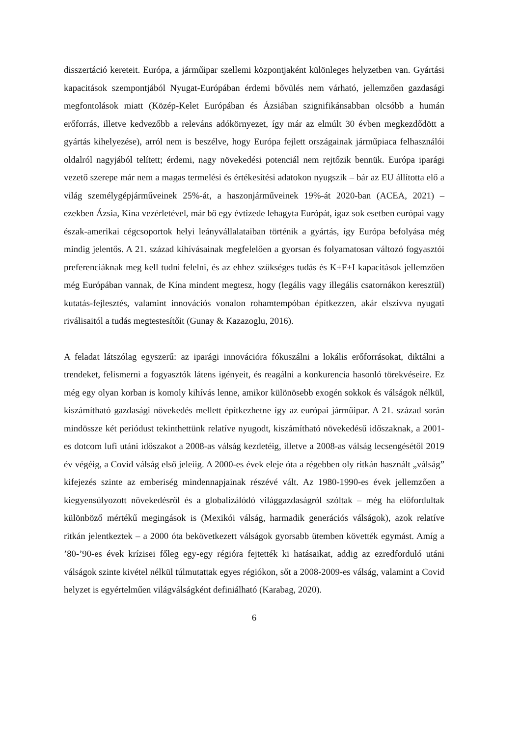disszertáció kereteit. Európa, a járműipar szellemi központjaként különleges helyzetben van. Gyártási kapacitások szempontjából Nyugat-Európában érdemi bővülés nem várható, jellemzően gazdasági megfontolások miatt (Közép-Kelet Európában és Ázsiában szignifikánsabban olcsóbb a humán erőforrás, illetve kedvezőbb a releváns adókörnyezet, így már az elmúlt 30 évben megkezdődött a gyártás kihelyezése), arról nem is beszélve, hogy Európa fejlett országainak járműpiaca felhasználói oldalról nagyjából telített; érdemi, nagy növekedési potenciál nem rejtőzik bennük. Európa iparági vezető szerepe már nem a magas termelési és értékesítési adatokon nyugszik – bár az EU állította elő a világ személygépjárműveinek 25%-át, a haszonjárműveinek 19%-át 2020-ban (ACEA, 2021) – ezekben Ázsia, Kína vezérletével, már bő egy évtizede lehagyta Európát, igaz sok esetben európai vagy észak-amerikai cégcsoportok helyi leányvállalataiban történik a gyártás, így Európa befolyása még mindig jelentős. A 21. század kihívásainak megfelelően a gyorsan és folyamatosan változó fogyasztói preferenciáknak meg kell tudni felelni, és az ehhez szükséges tudás és K+F+I kapacitások jellemzően még Európában vannak, de Kína mindent megtesz, hogy (legális vagy illegális csatornákon keresztül) kutatás-fejlesztés, valamint innovációs vonalon rohamtempóban építkezzen, akár elszívva nyugati riválisaitól a tudás megtestesítőit (Gunay & Kazazoglu, 2016).
A feladat látszólag egyszerű: az iparági innovációra fókuszálni a lokális erőforrásokat, diktálni a trendeket, felismerni a fogyasztók látens igényeit, és reagálni a konkurencia hasonló törekvéseire. Ez még egy olyan korban is komoly kihívás lenne, amikor különösebb exogén sokkok és válságok nélkül, kiszámítható gazdasági növekedés mellett építkezhetne így az európai járműipar. A 21. század során mindössze két periódust tekinthettünk relatíve nyugodt, kiszámítható növekedésű időszaknak, a 2001-es dotcom lufi utáni időszakot a 2008-as válság kezdetéig, illetve a 2008-as válság lecsengésétől 2019 év végéig, a Covid válság első jeleiig. A 2000-es évek eleje óta a régebben oly ritkán használt „válság” kifejezés szinte az emberiség mindennapjainak részévé vált. Az 1980-1990-es évek jellemzően a kiegyensúlyozott növekedésről és a globalizálódó világgazdaságról szóltak – még ha előfordultak különböző mértékű megingások is (Mexikói válság, harmadik generációs válságok), azok relatíve ritkán jelentkeztek – a 2000 óta bekövetkezett válságok gyorsabb ütemben követték egymást. Amíg a ’80-’90-es évek krízisei főleg egy-egy régióra fejtették ki hatásaikat, addig az ezredforduló utáni válságok szinte kivétel nélkül túlmutattak egyes régiókon, sőt a 2008-2009-es válság, valamint a Covid helyzet is egyértelműen világválságként definiálható (Karabag, 2020).
6